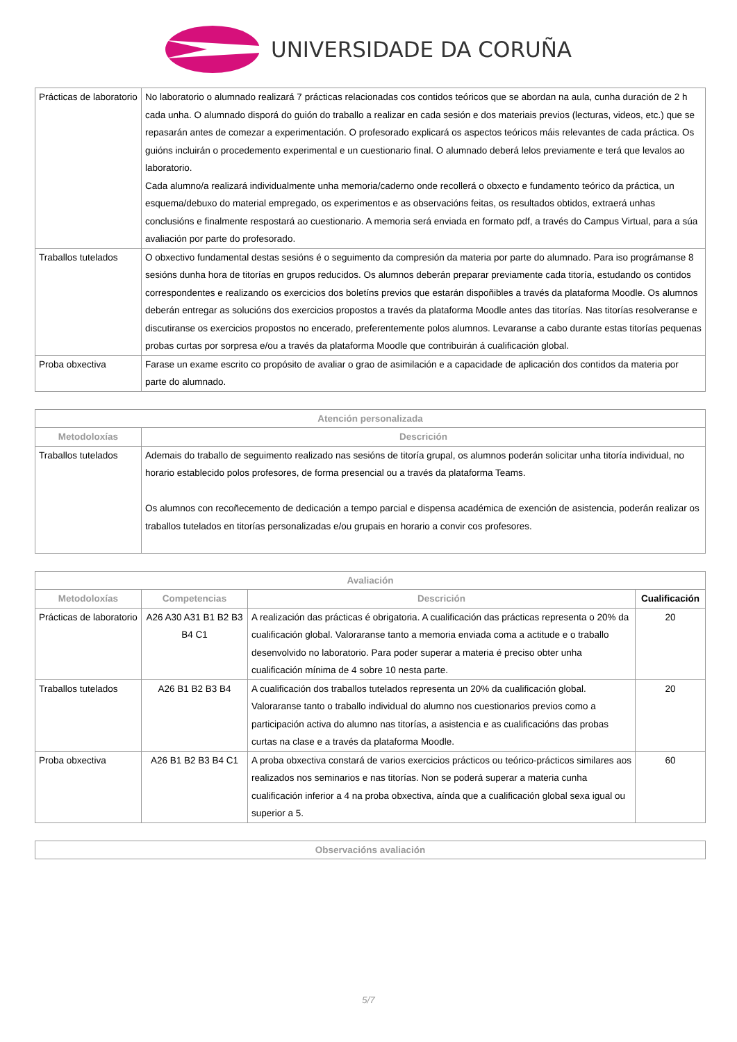UNIVERSIDADE DA CORUÑA
| Prácticas de laboratorio | No laboratorio o alumnado realizará 7 prácticas relacionadas cos contidos teóricos que se abordan na aula, cunha duración de 2 h cada unha. O alumnado disporá do guión do traballo a realizar en cada sesión e dos materiais previos (lecturas, videos, etc.) que se repasarán antes de comezar a experimentación. O profesorado explicará os aspectos teóricos máis relevantes de cada práctica. Os guións incluirán o procedemento experimental e un cuestionario final. O alumnado deberá lelos previamente e terá que levalos ao laboratorio. Cada alumno/a realizará individualmente unha memoria/caderno onde recollerá o obxecto e fundamento teórico da práctica, un esquema/debuxo do material empregado, os experimentos e as observacións feitas, os resultados obtidos, extraerá unhas conclusións e finalmente respostará ao cuestionario. A memoria será enviada en formato pdf, a través do Campus Virtual, para a súa avaliación por parte do profesorado. |
| Traballos tutelados | O obxectivo fundamental destas sesións é o seguimento da compresión da materia por parte do alumnado. Para iso prográmanse 8 sesións dunha hora de titorías en grupos reducidos. Os alumnos deberán preparar previamente cada titoría, estudando os contidos correspondentes e realizando os exercicios dos boletíns previos que estarán dispoñibles a través da plataforma Moodle. Os alumnos deberán entregar as solucións dos exercicios propostos a través da plataforma Moodle antes das titorías. Nas titorías resolveranse e discutiranse os exercicios propostos no encerado, preferentemente polos alumnos. Levaranse a cabo durante estas titorías pequenas probas curtas por sorpresa e/ou a través da plataforma Moodle que contribuirán á cualificación global. |
| Proba obxectiva | Farase un exame escrito co propósito de avaliar o grao de asimilación e a capacidade de aplicación dos contidos da materia por parte do alumnado. |
| Atención personalizada | |
| --- | --- |
| Metodoloxías | Descrición |
| Traballos tutelados | Ademais do traballo de seguimento realizado nas sesións de titoría grupal, os alumnos poderán solicitar unha titoría individual, no horario establecido polos profesores, de forma presencial ou a través da plataforma Teams. Os alumnos con recoñecemento de dedicación a tempo parcial e dispensa académica de exención de asistencia, poderán realizar os traballos tutelados en titorías personalizadas e/ou grupais en horario a convir cos profesores. |
| Avaliación | | | |
| --- | --- | --- | --- |
| Metodoloxías | Competencias | Descrición | Cualificación |
| Prácticas de laboratorio | A26 A30 A31 B1 B2 B3 B4 C1 | A realización das prácticas é obrigatoria. A cualificación das prácticas representa o 20% da cualificación global. Valoraranse tanto a memoria enviada coma a actitude e o traballo desenvolvido no laboratorio. Para poder superar a materia é preciso obter unha cualificación mínima de 4 sobre 10 nesta parte. | 20 |
| Traballos tutelados | A26 B1 B2 B3 B4 | A cualificación dos traballos tutelados representa un 20% da cualificación global. Valoraranse tanto o traballo individual do alumno nos cuestionarios previos como a participación activa do alumno nas titorías, a asistencia e as cualificacións das probas curtas na clase e a través da plataforma Moodle. | 20 |
| Proba obxectiva | A26 B1 B2 B3 B4 C1 | A proba obxectiva constará de varios exercicios prácticos ou teórico-prácticos similares aos realizados nos seminarios e nas titorías. Non se poderá superar a materia cunha cualificación inferior a 4 na proba obxectiva, aínda que a cualificación global sexa igual ou superior a 5. | 60 |
| Observacións avaliación |
| --- |
5/7